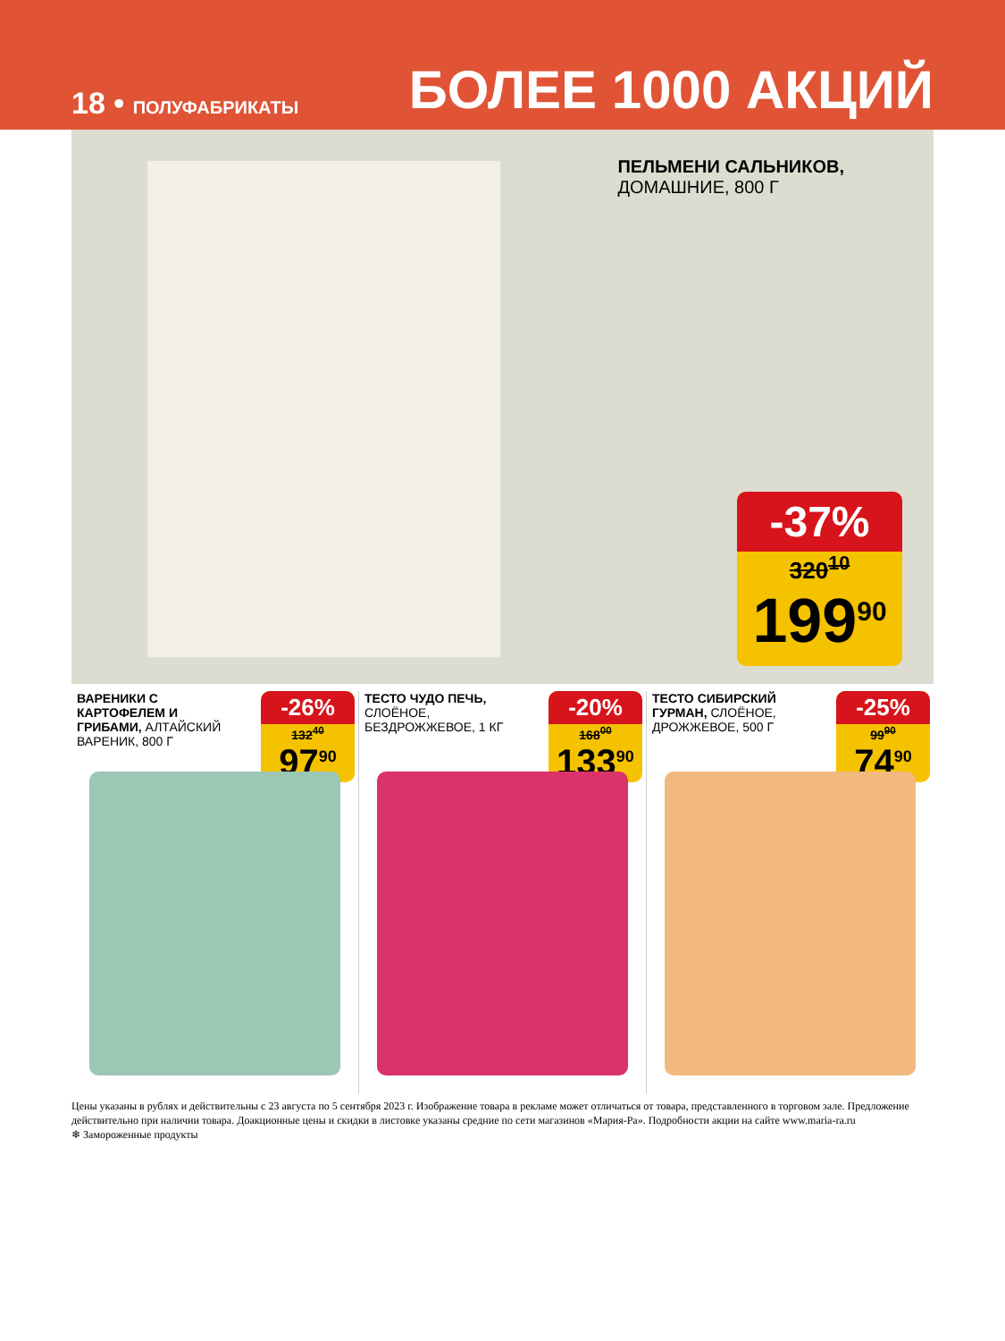18 • ПОЛУФАБРИКАТЫ
БОЛЕЕ 1000 АКЦИЙ
ПЕЛЬМЕНИ САЛЬНИКОВ,
ДОМАШНИЕ, 800 Г
-37%
320<sup>10</sup>
199<sup>90</sup>
ВАРЕНИКИ С КАРТОФЕЛЕМ И ГРИБАМИ, АЛТАЙСКИЙ ВАРЕНИК, 800 Г
-26%
132<sup>40</sup>
97<sup>90</sup>
ТЕСТО ЧУДО ПЕЧЬ, СЛОЁНОЕ, БЕЗДРОЖЖЕВОЕ, 1 КГ
-20%
168<sup>00</sup>
133<sup>90</sup>
ТЕСТО СИБИРСКИЙ ГУРМАН, СЛОЁНОЕ, ДРОЖЖЕВОЕ, 500 Г
-25%
99<sup>90</sup>
74<sup>90</sup>
Цены указаны в рублях и действительны с 23 августа по 5 сентября 2023 г. Изображение товара в рекламе может отличаться от товара, представленного в торговом зале. Предложение действительно при наличии товара. Доакционные цены и скидки в листовке указаны средние по сети магазинов «Мария-Ра». Подробности акции на сайте www.maria-ra.ru
❄ Замороженные продукты